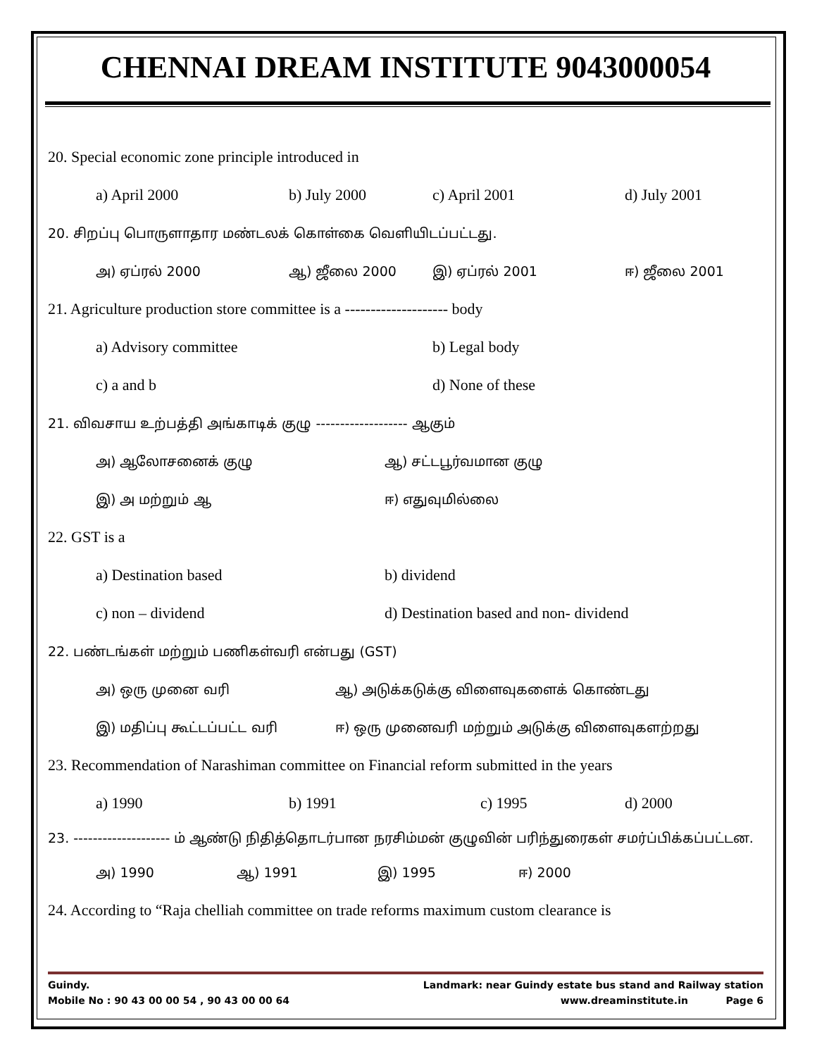CHENNAI DREAM INSTITUTE 9043000054
20. Special economic zone principle introduced in
a) April 2000 b) July 2000 c) April 2001 d) July 2001
20. சிறப்பு பொருளாதார மண்டலக் கொள்கை வெளியிடப்பட்டது.
அ) ஏப்ரல் 2000 ஆ) ஜீலை 2000 இ) ஏப்ரல் 2001 ஈ) ஜீலை 2001
21. Agriculture production store committee is a -------------------- body
a) Advisory committee b) Legal body
c) a and b d) None of these
21. விவசாய உற்பத்தி அங்காடிக் குழு ------------------- ஆகும்
அ) ஆலோசனைக் குழு ஆ) சட்டபூர்வமான குழு
இ) அ மற்றும் ஆ ஈ) எதுவுமில்லை
22. GST is a
a) Destination based b) dividend
c) non – dividend d) Destination based and non- dividend
22. பண்டங்கள் மற்றும் பணிகள்வரி என்பது (GST)
அ) ஒரு முனை வரி ஆ) அடுக்கடுக்கு விளைவுகளைக் கொண்டது
இ) மதிப்பு கூட்டப்பட்ட வரி ஈ) ஒரு முனைவரி மற்றும் அடுக்கு விளைவுகளற்றது
23. Recommendation of Narashiman committee on Financial reform submitted in the years
a) 1990 b) 1991 c) 1995 d) 2000
23. -------------------- ம் ஆண்டு நிதித்தொடர்பான நரசிம்மன் குழுவின் பரிந்துரைகள் சமர்ப்பிக்கப்பட்டன.
அ) 1990 ஆ) 1991 இ) 1995 ஈ) 2000
24. According to “Raja chelliah committee on trade reforms maximum custom clearance is
Guindy. Landmark: near Guindy estate bus stand and Railway station
Mobile No : 90 43 00 00 54 , 90 43 00 00 64 www.dreaminstitute.in Page 6